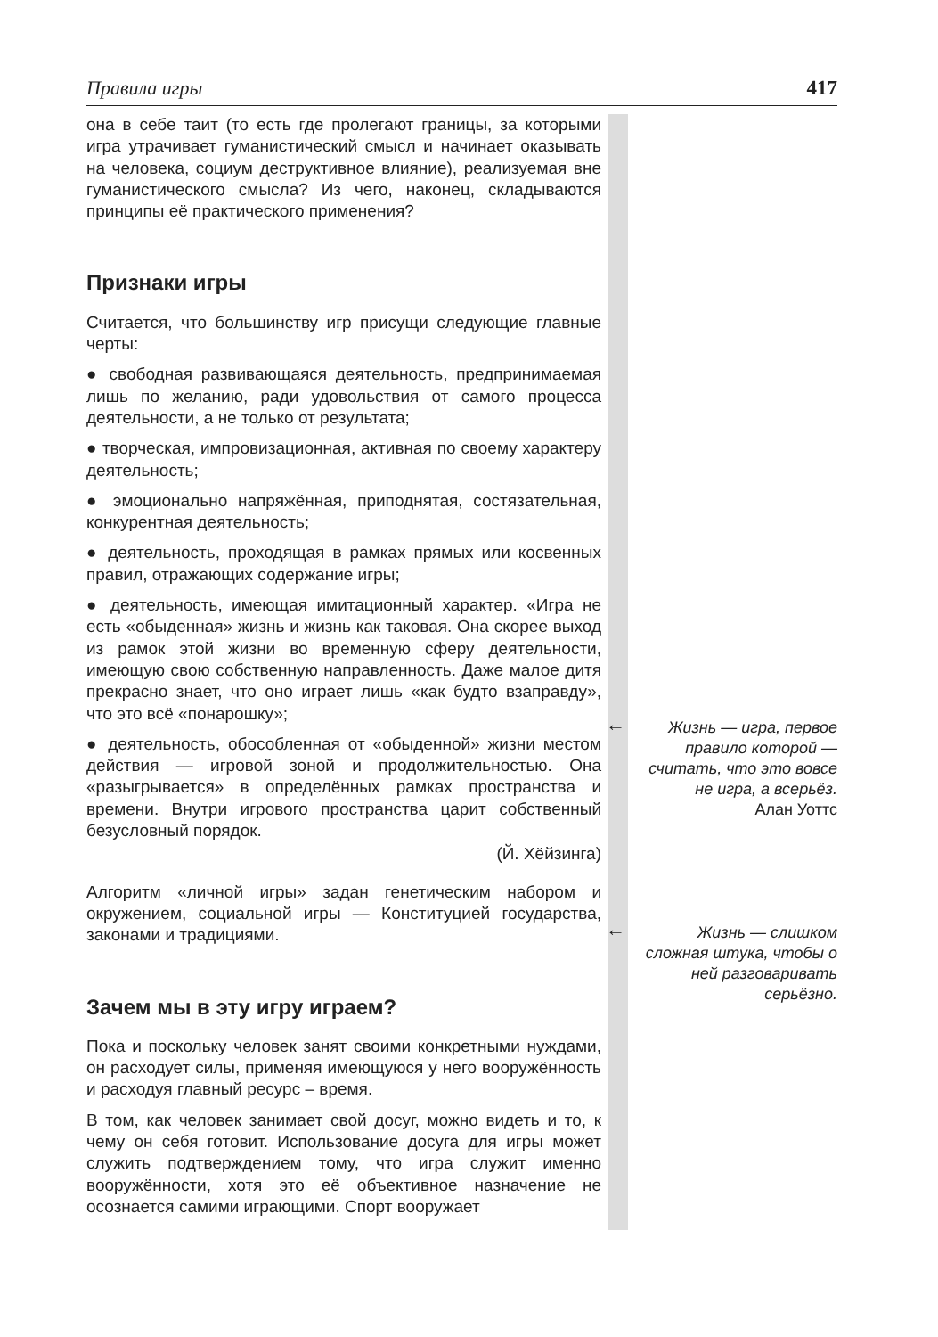Правила игры 417
она в себе таит (то есть где пролегают границы, за которыми игра утрачивает гуманистический смысл и начинает оказывать на человека, социум деструктивное влияние), реализуемая вне гуманистического смысла? Из чего, наконец, складываются принципы её практического применения?
Признаки игры
Считается, что большинству игр присущи следующие главные черты:
● свободная развивающаяся деятельность, предпринимаемая лишь по желанию, ради удовольствия от самого процесса деятельности, а не только от результата;
● творческая, импровизационная, активная по своему характеру деятельность;
● эмоционально напряжённая, приподнятая, состязательная, конкурентная деятельность;
● деятельность, проходящая в рамках прямых или косвенных правил, отражающих содержание игры;
● деятельность, имеющая имитационный характер. «Игра не есть «обыденная» жизнь и жизнь как таковая. Она скорее выход из рамок этой жизни во временную сферу деятельности, имеющую свою собственную направленность. Даже малое дитя прекрасно знает, что оно играет лишь «как будто взаправду», что это всё «понарошку»;
● деятельность, обособленная от «обыденной» жизни местом действия — игровой зоной и продолжительностью. Она «разыгрывается» в определённых рамках пространства и времени. Внутри игрового пространства царит собственный безусловный порядок.
(Й. Хёйзинга)
Алгоритм «личной игры» задан генетическим набором и окружением, социальной игры — Конституцией государства, законами и традициями.
Зачем мы в эту игру играем?
Пока и поскольку человек занят своими конкретными нуждами, он расходует силы, применяя имеющуюся у него вооружённость и расходуя главный ресурс – время.
В том, как человек занимает свой досуг, можно видеть и то, к чему он себя готовит. Использование досуга для игры может служить подтверждением тому, что игра служит именно вооружённости, хотя это её объективное назначение не осознается самими играющими. Спорт вооружает
←
Жизнь — игра, первое правило которой — считать, что это вовсе не игра, а всерьёз.
Алан Уоттс
←
Жизнь — слишком сложная штука, чтобы о ней разговаривать серьёзно.